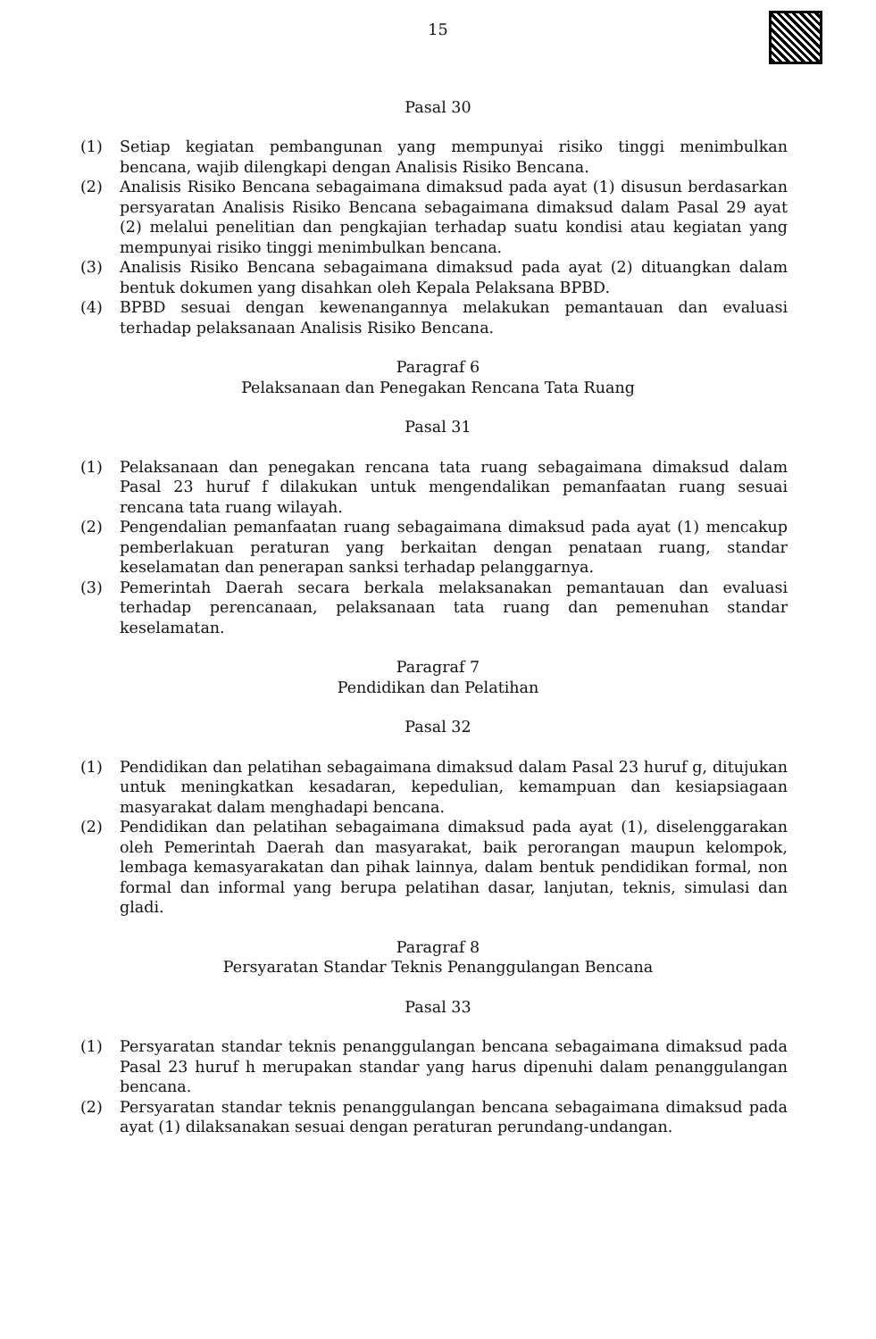15
Pasal 30
(1) Setiap kegiatan pembangunan yang mempunyai risiko tinggi menimbulkan bencana, wajib dilengkapi dengan Analisis Risiko Bencana.
(2) Analisis Risiko Bencana sebagaimana dimaksud pada ayat (1) disusun berdasarkan persyaratan Analisis Risiko Bencana sebagaimana dimaksud dalam Pasal 29 ayat (2) melalui penelitian dan pengkajian terhadap suatu kondisi atau kegiatan yang mempunyai risiko tinggi menimbulkan bencana.
(3) Analisis Risiko Bencana sebagaimana dimaksud pada ayat (2) dituangkan dalam bentuk dokumen yang disahkan oleh Kepala Pelaksana BPBD.
(4) BPBD sesuai dengan kewenangannya melakukan pemantauan dan evaluasi terhadap pelaksanaan Analisis Risiko Bencana.
Paragraf 6
Pelaksanaan dan Penegakan Rencana Tata Ruang
Pasal 31
(1) Pelaksanaan dan penegakan rencana tata ruang sebagaimana dimaksud dalam Pasal 23 huruf f dilakukan untuk mengendalikan pemanfaatan ruang sesuai rencana tata ruang wilayah.
(2) Pengendalian pemanfaatan ruang sebagaimana dimaksud pada ayat (1) mencakup pemberlakuan peraturan yang berkaitan dengan penataan ruang, standar keselamatan dan penerapan sanksi terhadap pelanggarnya.
(3) Pemerintah Daerah secara berkala melaksanakan pemantauan dan evaluasi terhadap perencanaan, pelaksanaan tata ruang dan pemenuhan standar keselamatan.
Paragraf 7
Pendidikan dan Pelatihan
Pasal 32
(1) Pendidikan dan pelatihan sebagaimana dimaksud dalam Pasal 23 huruf g, ditujukan untuk meningkatkan kesadaran, kepedulian, kemampuan dan kesiapsiagaan masyarakat dalam menghadapi bencana.
(2) Pendidikan dan pelatihan sebagaimana dimaksud pada ayat (1), diselenggarakan oleh Pemerintah Daerah dan masyarakat, baik perorangan maupun kelompok, lembaga kemasyarakatan dan pihak lainnya, dalam bentuk pendidikan formal, non formal dan informal yang berupa pelatihan dasar, lanjutan, teknis, simulasi dan gladi.
Paragraf 8
Persyaratan Standar Teknis Penanggulangan Bencana
Pasal 33
(1) Persyaratan standar teknis penanggulangan bencana sebagaimana dimaksud pada Pasal 23 huruf h merupakan standar yang harus dipenuhi dalam penanggulangan bencana.
(2) Persyaratan standar teknis penanggulangan bencana sebagaimana dimaksud pada ayat (1) dilaksanakan sesuai dengan peraturan perundang-undangan.